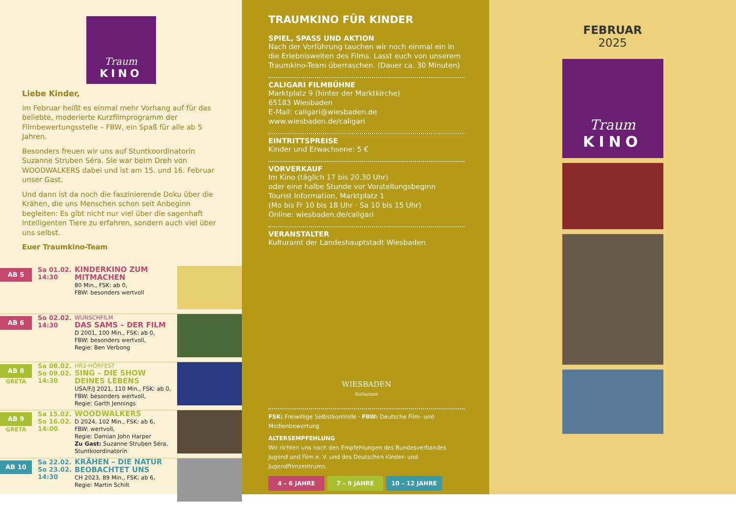Traum
KINO
Liebe Kinder,
im Februar heißt es einmal mehr Vorhang auf für das beliebte, moderierte Kurzfilmprogramm der Filmbewertungsstelle – FBW, ein Spaß für alle ab 5 Jahren.
Besonders freuen wir uns auf Stuntkoordinatorin Suzanne Struben Séra. Sie war beim Dreh von WOODWALKERS dabei und ist am 15. und 16. Februar unser Gast.
Und dann ist da noch die faszinierende Doku über die Krähen, die uns Menschen schon seit Anbeginn begleiten: Es gibt nicht nur viel über die sagenhaft intelligenten Tiere zu erfahren, sondern auch viel über uns selbst.
Euer Traumkino-Team
AB 5
Sa 01.02.
14:30
KINDERKINO ZUM MITMACHEN
80 Min., FSK: ab 0,
FBW: besonders wertvoll
AB 6
So 02.02.
14:30
WUNSCHFILM
DAS SAMS – DER FILM
D 2001, 100 Min., FSK: ab 0,
FBW: besonders wertvoll,
Regie: Ben Verbong
AB 8
GRETA
Sa 08.02.
So 09.02.
14:30
HR2-HÖRFEST
SING – DIE SHOW DEINES LEBENS
USA/F/J 2021, 110 Min., FSK: ab 0,
FBW: besonders wertvoll,
Regie: Garth Jennings
AB 9
GRETA
Sa 15.02.
So 16.02.
14:00
WOODWALKERS
D 2024, 102 Min., FSK: ab 6,
FBW: wertvoll,
Regie: Damian John Harper
Zu Gast: Suzanne Struben Séra, Stuntkoordinatorin
AB 10
Sa 22.02.
So 23.02.
14:30
KRÄHEN – DIE NATUR BEOBACHTET UNS
CH 2023, 89 Min., FSK: ab 6,
Regie: Martin Schilt
TRAUMKINO FÜR KINDER
SPIEL, SPASS UND AKTION
Nach der Vorführung tauchen wir noch einmal ein in die Erlebniswelten des Films. Lasst euch von unserem Traumkino-Team überraschen. (Dauer ca. 30 Minuten)
CALIGARI FILMBÜHNE
Marktplatz 9 (hinter der Marktkirche)
65183 Wiesbaden
E-Mail: caligari@wiesbaden.de
www.wiesbaden.de/caligari
EINTRITTSPREISE
Kinder und Erwachsene: 5 €
VORVERKAUF
Im Kino (täglich 17 bis 20.30 Uhr)
oder eine halbe Stunde vor Vorstellungsbeginn
Tourist Information, Marktplatz 1
(Mo bis Fr 10 bis 18 Uhr · Sa 10 bis 15 Uhr)
Online: wiesbaden.de/caligari
VERANSTALTER
Kulturamt der Landeshauptstadt Wiesbaden
WIESBADEN
Kulturamt
FSK: Freiwillige Selbstkontrolle · FBW: Deutsche Film- und Medienbewertung
ALTERSEMPFEHLUNG
Wir richten uns nach den Empfehlungen des Bundesverbandes Jugend und Film e. V. und des Deutschen Kinder- und Jugendfilmzentrums.
4 – 6 JAHRE 7 – 9 JAHRE 10 – 12 JAHRE
FEBRUAR
2025
Traum
KINO